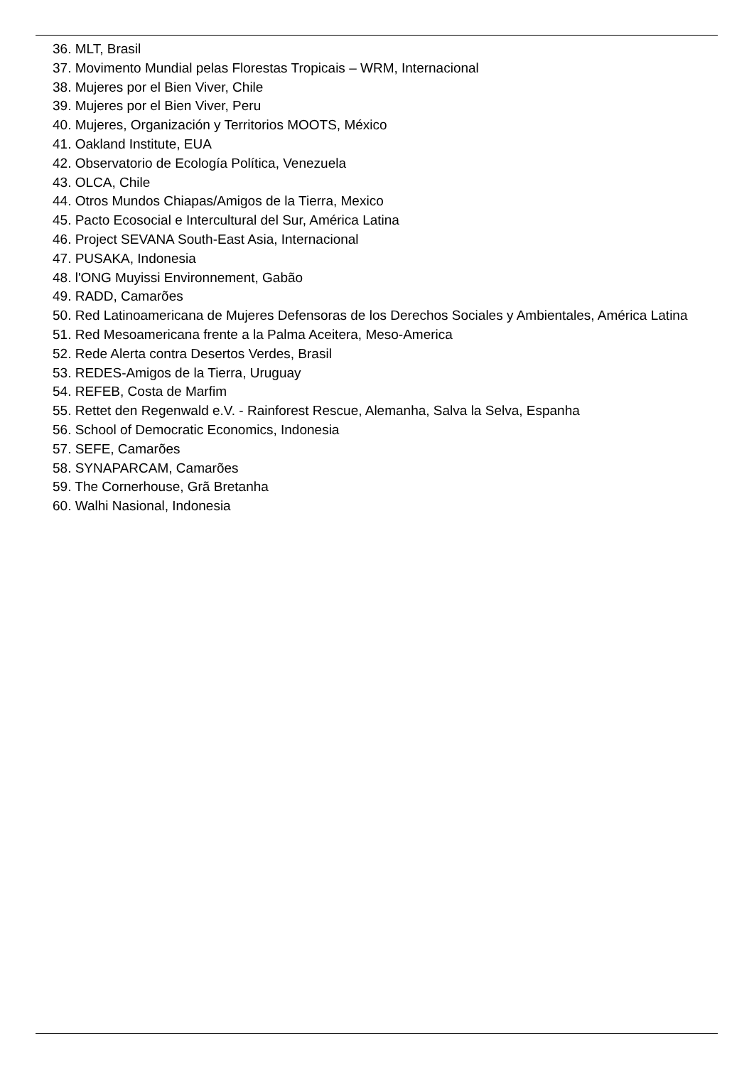36. MLT, Brasil
37. Movimento Mundial pelas Florestas Tropicais – WRM, Internacional
38. Mujeres por el Bien Viver, Chile
39. Mujeres por el Bien Viver, Peru
40. Mujeres, Organización y Territorios MOOTS, México
41. Oakland Institute, EUA
42. Observatorio de Ecología Política, Venezuela
43. OLCA, Chile
44. Otros Mundos Chiapas/Amigos de la Tierra, Mexico
45. Pacto Ecosocial e Intercultural del Sur, América Latina
46. Project SEVANA South-East Asia, Internacional
47. PUSAKA, Indonesia
48. l'ONG Muyissi Environnement, Gabão
49. RADD, Camarões
50. Red Latinoamericana de Mujeres Defensoras de los Derechos Sociales y Ambientales, América Latina
51. Red Mesoamericana frente a la Palma Aceitera, Meso-America
52. Rede Alerta contra Desertos Verdes, Brasil
53. REDES-Amigos de la Tierra, Uruguay
54. REFEB, Costa de Marfim
55. Rettet den Regenwald e.V. - Rainforest Rescue, Alemanha, Salva la Selva, Espanha
56. School of Democratic Economics, Indonesia
57. SEFE, Camarões
58. SYNAPARCAM, Camarões
59. The Cornerhouse, Grã Bretanha
60. Walhi Nasional, Indonesia